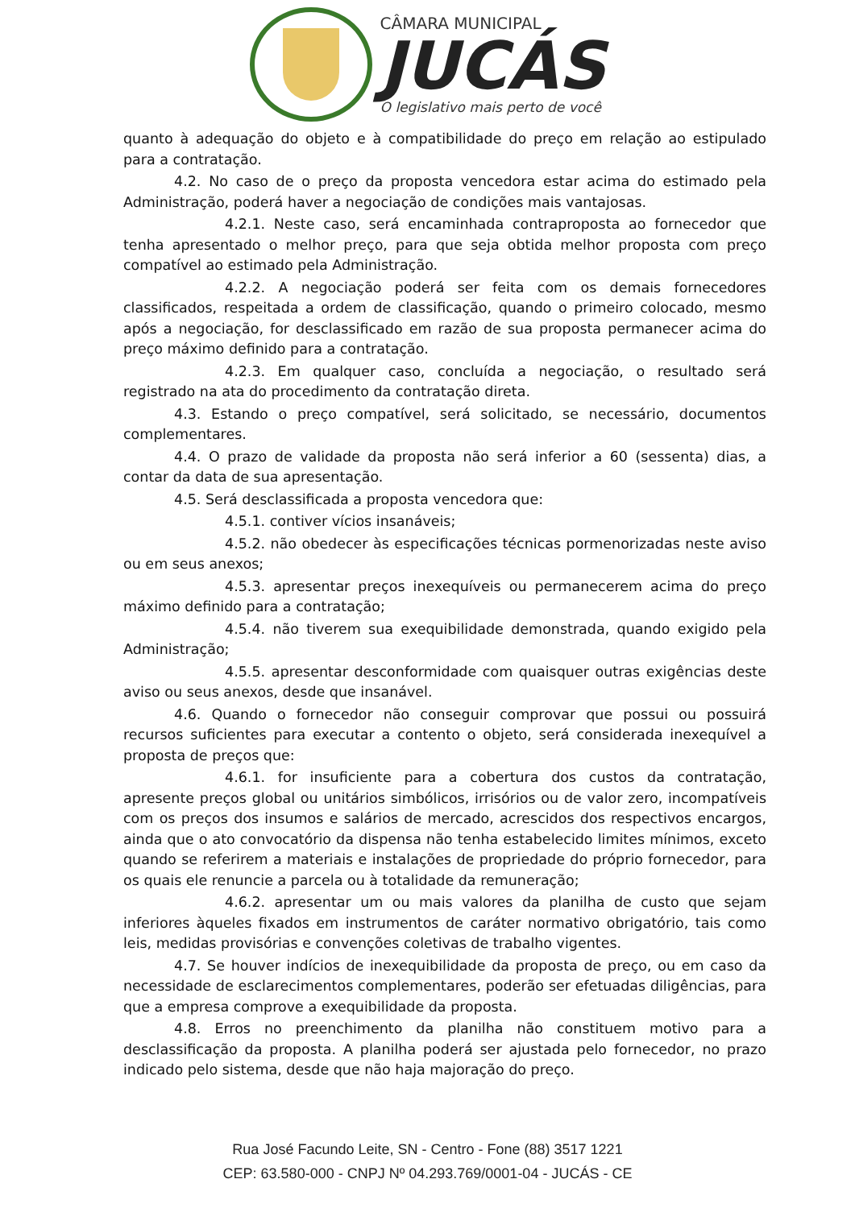CÂMARA MUNICIPAL
JUCÁS
O legislativo mais perto de você
quanto à adequação do objeto e à compatibilidade do preço em relação ao estipulado para a contratação.
4.2. No caso de o preço da proposta vencedora estar acima do estimado pela Administração, poderá haver a negociação de condições mais vantajosas.
4.2.1. Neste caso, será encaminhada contraproposta ao fornecedor que tenha apresentado o melhor preço, para que seja obtida melhor proposta com preço compatível ao estimado pela Administração.
4.2.2. A negociação poderá ser feita com os demais fornecedores classificados, respeitada a ordem de classificação, quando o primeiro colocado, mesmo após a negociação, for desclassificado em razão de sua proposta permanecer acima do preço máximo definido para a contratação.
4.2.3. Em qualquer caso, concluída a negociação, o resultado será registrado na ata do procedimento da contratação direta.
4.3. Estando o preço compatível, será solicitado, se necessário, documentos complementares.
4.4. O prazo de validade da proposta não será inferior a 60 (sessenta) dias, a contar da data de sua apresentação.
4.5. Será desclassificada a proposta vencedora que:
4.5.1. contiver vícios insanáveis;
4.5.2. não obedecer às especificações técnicas pormenorizadas neste aviso ou em seus anexos;
4.5.3. apresentar preços inexequíveis ou permanecerem acima do preço máximo definido para a contratação;
4.5.4. não tiverem sua exequibilidade demonstrada, quando exigido pela Administração;
4.5.5. apresentar desconformidade com quaisquer outras exigências deste aviso ou seus anexos, desde que insanável.
4.6. Quando o fornecedor não conseguir comprovar que possui ou possuirá recursos suficientes para executar a contento o objeto, será considerada inexequível a proposta de preços que:
4.6.1. for insuficiente para a cobertura dos custos da contratação, apresente preços global ou unitários simbólicos, irrisórios ou de valor zero, incompatíveis com os preços dos insumos e salários de mercado, acrescidos dos respectivos encargos, ainda que o ato convocatório da dispensa não tenha estabelecido limites mínimos, exceto quando se referirem a materiais e instalações de propriedade do próprio fornecedor, para os quais ele renuncie a parcela ou à totalidade da remuneração;
4.6.2. apresentar um ou mais valores da planilha de custo que sejam inferiores àqueles fixados em instrumentos de caráter normativo obrigatório, tais como leis, medidas provisórias e convenções coletivas de trabalho vigentes.
4.7. Se houver indícios de inexequibilidade da proposta de preço, ou em caso da necessidade de esclarecimentos complementares, poderão ser efetuadas diligências, para que a empresa comprove a exequibilidade da proposta.
4.8. Erros no preenchimento da planilha não constituem motivo para a desclassificação da proposta. A planilha poderá ser ajustada pelo fornecedor, no prazo indicado pelo sistema, desde que não haja majoração do preço.
Rua José Facundo Leite, SN - Centro - Fone (88) 3517 1221
CEP: 63.580-000 - CNPJ Nº 04.293.769/0001-04 - JUCÁS - CE